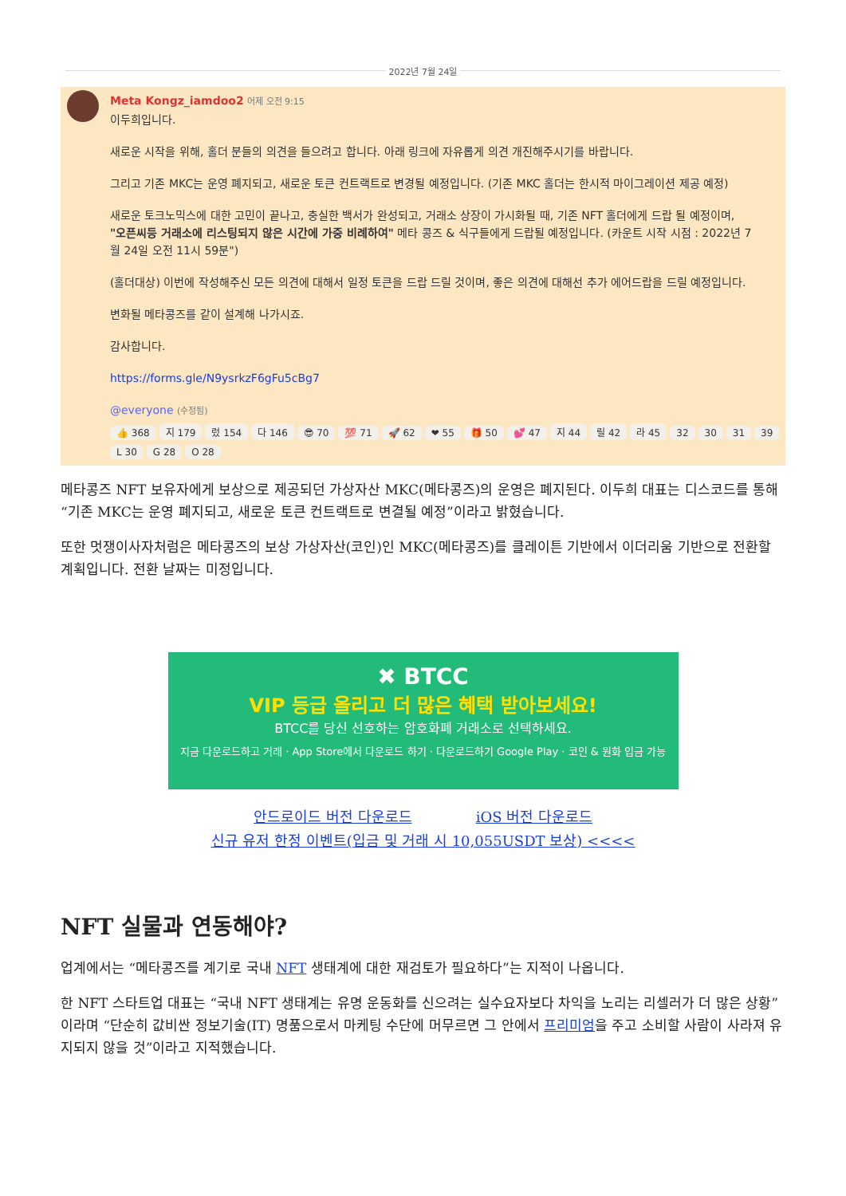2022년 7월 24일
Meta Kongz_iamdoo2 어제 오전 9:15
이두희입니다.
새로운 시작을 위해, 홀더 분들의 의견을 들으려고 합니다. 아래 링크에 자유롭게 의견 개진해주시기를 바랍니다.
그리고 기존 MKC는 운영 폐지되고, 새로운 토큰 컨트랙트로 변경될 예정입니다. (기존 MKC 홀더는 한시적 마이그레이션 제공 예정)
새로운 토크노믹스에 대한 고민이 끝나고, 충실한 백서가 완성되고, 거래소 상장이 가시화될 때, 기존 NFT 홀더에게 드랍 될 예정이며, "오픈씨등 거래소에 리스팅되지 않은 시간에 가중 비례하여" 메타 콩즈 & 식구들에게 드랍될 예정입니다. (카운트 시작 시점 : 2022년 7월 24일 오전 11시 59분")
(홀더대상) 이번에 작성해주신 모든 의견에 대해서 일정 토큰을 드랍 드릴 것이며, 좋은 의견에 대해선 추가 에어드랍을 드릴 예정입니다.
변화될 메타콩즈를 같이 설계해 나가시죠.
감사합니다.
https://forms.gle/N9ysrkzF6gFu5cBg7
@everyone (수정됨)
👍 368 지 179 렀 154 다 146 😎 70 💯 71 🚀 62 ❤ 55 🎁 50 💕 47 지 44 릴 42 라 45 32 30 31 39 L 30 G 28 O 28
메타콩즈 NFT 보유자에게 보상으로 제공되던 가상자산 MKC(메타콩즈)의 운영은 폐지된다. 이두희 대표는 디스코드를 통해 “기존 MKC는 운영 폐지되고, 새로운 토큰 컨트랙트로 변결될 예정”이라고 밝혔습니다.
또한 멋쟁이사자처럼은 메타콩즈의 보상 가상자산(코인)인 MKC(메타콩즈)를 클레이튼 기반에서 이더리움 기반으로 전환할 계획입니다. 전환 날짜는 미정입니다.
✖ BTCC
VIP 등급 올리고 더 많은 혜택 받아보세요!
BTCC를 당신 선호하는 암호화폐 거래소로 선택하세요.
지금 다운로드하고 거래 · App Store에서 다운로드 하기 · 다운로드하기 Google Play · 코인 & 원화 입금 가능
안드로이드 버전 다운로드 iOS 버전 다운로드
신규 유저 한정 이벤트(입금 및 거래 시 10,055USDT 보상) <<<<
NFT 실물과 연동해야?
업계에서는 “메타콩즈를 계기로 국내 NFT 생태계에 대한 재검토가 필요하다”는 지적이 나옵니다.
한 NFT 스타트업 대표는 “국내 NFT 생태계는 유명 운동화를 신으려는 실수요자보다 차익을 노리는 리셀러가 더 많은 상황”이라며 “단순히 값비싼 정보기술(IT) 명품으로서 마케팅 수단에 머무르면 그 안에서 프리미엄을 주고 소비할 사람이 사라져 유지되지 않을 것”이라고 지적했습니다.